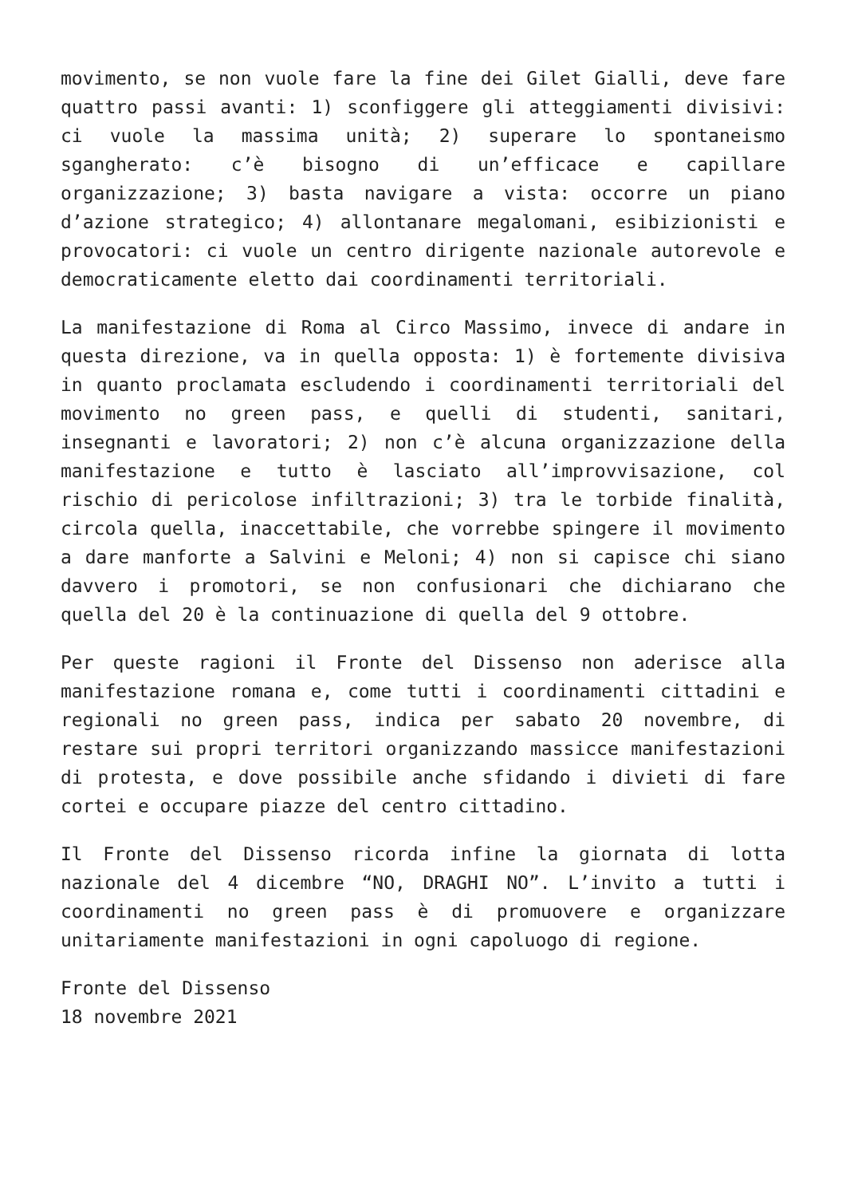movimento, se non vuole fare la fine dei Gilet Gialli, deve fare quattro passi avanti: 1) sconfiggere gli atteggiamenti divisivi: ci vuole la massima unità; 2) superare lo spontaneismo sgangherato: c’è bisogno di un’efficace e capillare organizzazione; 3) basta navigare a vista: occorre un piano d’azione strategico; 4) allontanare megalomani, esibizionisti e provocatori: ci vuole un centro dirigente nazionale autorevole e democraticamente eletto dai coordinamenti territoriali.
La manifestazione di Roma al Circo Massimo, invece di andare in questa direzione, va in quella opposta: 1) è fortemente divisiva in quanto proclamata escludendo i coordinamenti territoriali del movimento no green pass, e quelli di studenti, sanitari, insegnanti e lavoratori; 2) non c’è alcuna organizzazione della manifestazione e tutto è lasciato all’improvvisazione, col rischio di pericolose infiltrazioni; 3) tra le torbide finalità, circola quella, inaccettabile, che vorrebbe spingere il movimento a dare manforte a Salvini e Meloni; 4) non si capisce chi siano davvero i promotori, se non confusionari che dichiarano che quella del 20 è la continuazione di quella del 9 ottobre.
Per queste ragioni il Fronte del Dissenso non aderisce alla manifestazione romana e, come tutti i coordinamenti cittadini e regionali no green pass, indica per sabato 20 novembre, di restare sui propri territori organizzando massicce manifestazioni di protesta, e dove possibile anche sfidando i divieti di fare cortei e occupare piazze del centro cittadino.
Il Fronte del Dissenso ricorda infine la giornata di lotta nazionale del 4 dicembre “NO, DRAGHI NO”. L’invito a tutti i coordinamenti no green pass è di promuovere e organizzare unitariamente manifestazioni in ogni capoluogo di regione.
Fronte del Dissenso
18 novembre 2021